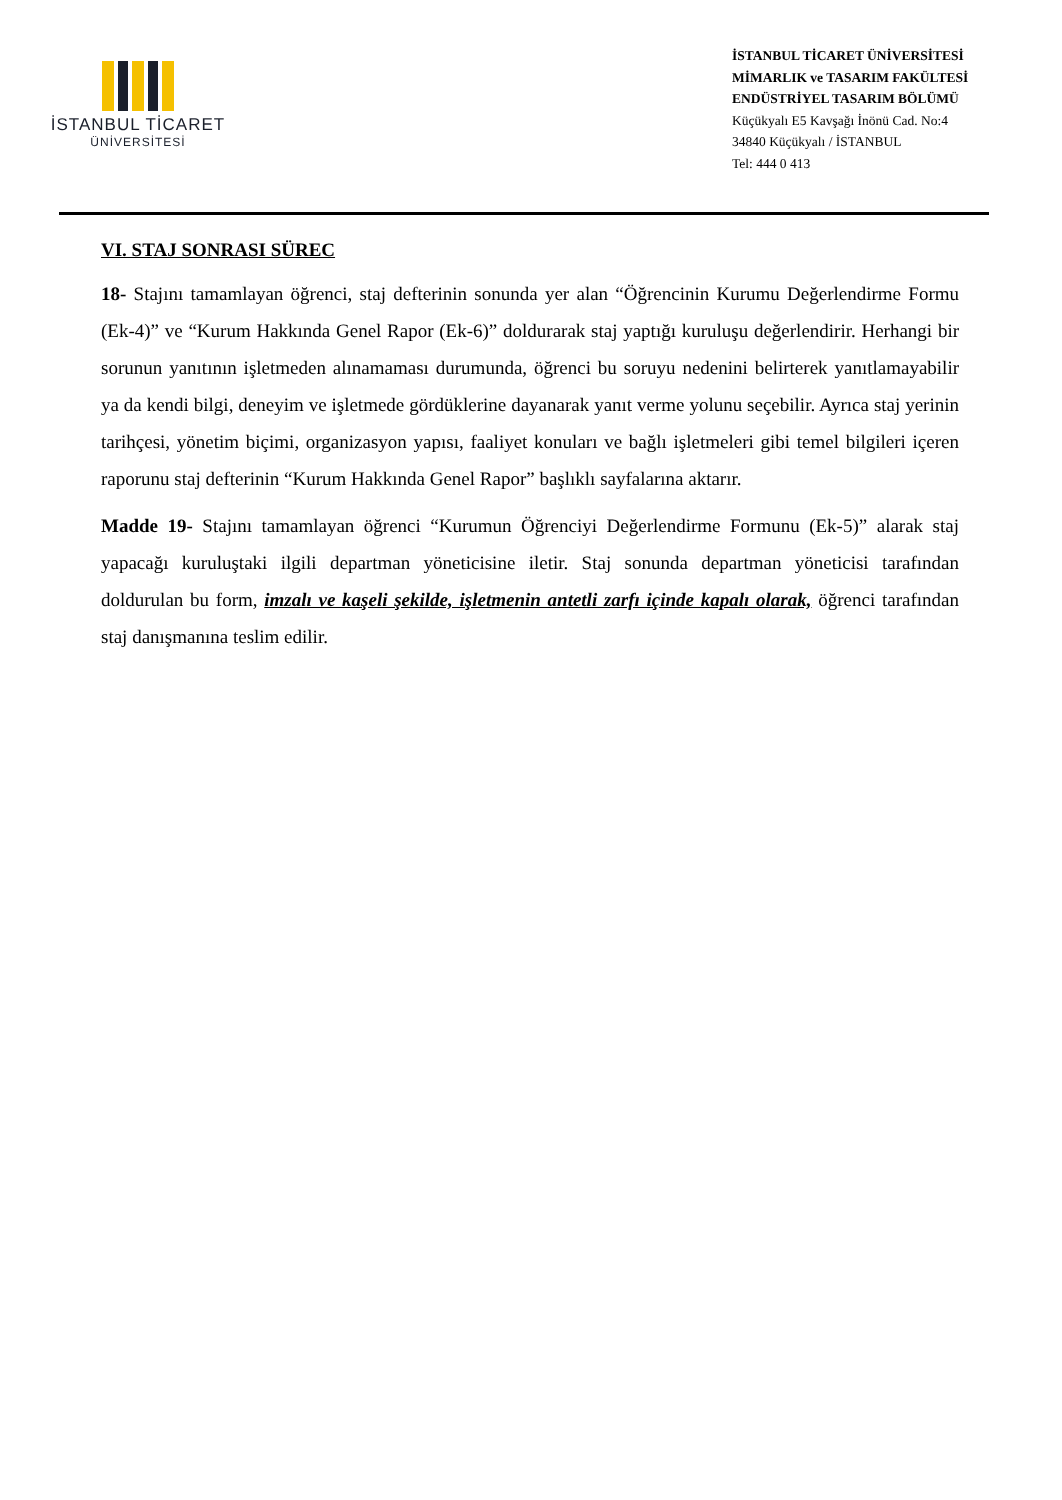İSTANBUL TİCARET
ÜNİVERSİTESİ
İSTANBUL TİCARET ÜNİVERSİTESİ
MİMARLIK ve TASARIM FAKÜLTESİ
ENDÜSTRİYEL TASARIM BÖLÜMÜ
Küçükyalı E5 Kavşağı İnönü Cad. No:4
34840 Küçükyalı / İSTANBUL
Tel: 444 0 413
VI. STAJ SONRASI SÜREC
18- Stajını tamamlayan öğrenci, staj defterinin sonunda yer alan “Öğrencinin Kurumu Değerlendirme Formu (Ek-4)” ve “Kurum Hakkında Genel Rapor (Ek-6)” doldurarak staj yaptığı kuruluşu değerlendirir. Herhangi bir sorunun yanıtının işletmeden alınamaması durumunda, öğrenci bu soruyu nedenini belirterek yanıtlamayabilir ya da kendi bilgi, deneyim ve işletmede gördüklerine dayanarak yanıt verme yolunu seçebilir. Ayrıca staj yerinin tarihçesi, yönetim biçimi, organizasyon yapısı, faaliyet konuları ve bağlı işletmeleri gibi temel bilgileri içeren raporunu staj defterinin “Kurum Hakkında Genel Rapor” başlıklı sayfalarına aktarır.
Madde 19- Stajını tamamlayan öğrenci “Kurumun Öğrenciyi Değerlendirme Formunu (Ek-5)” alarak staj yapacağı kuruluştaki ilgili departman yöneticisine iletir. Staj sonunda departman yöneticisi tarafından doldurulan bu form, imzalı ve kaşeli şekilde, işletmenin antetli zarfı içinde kapalı olarak, öğrenci tarafından staj danışmanına teslim edilir.